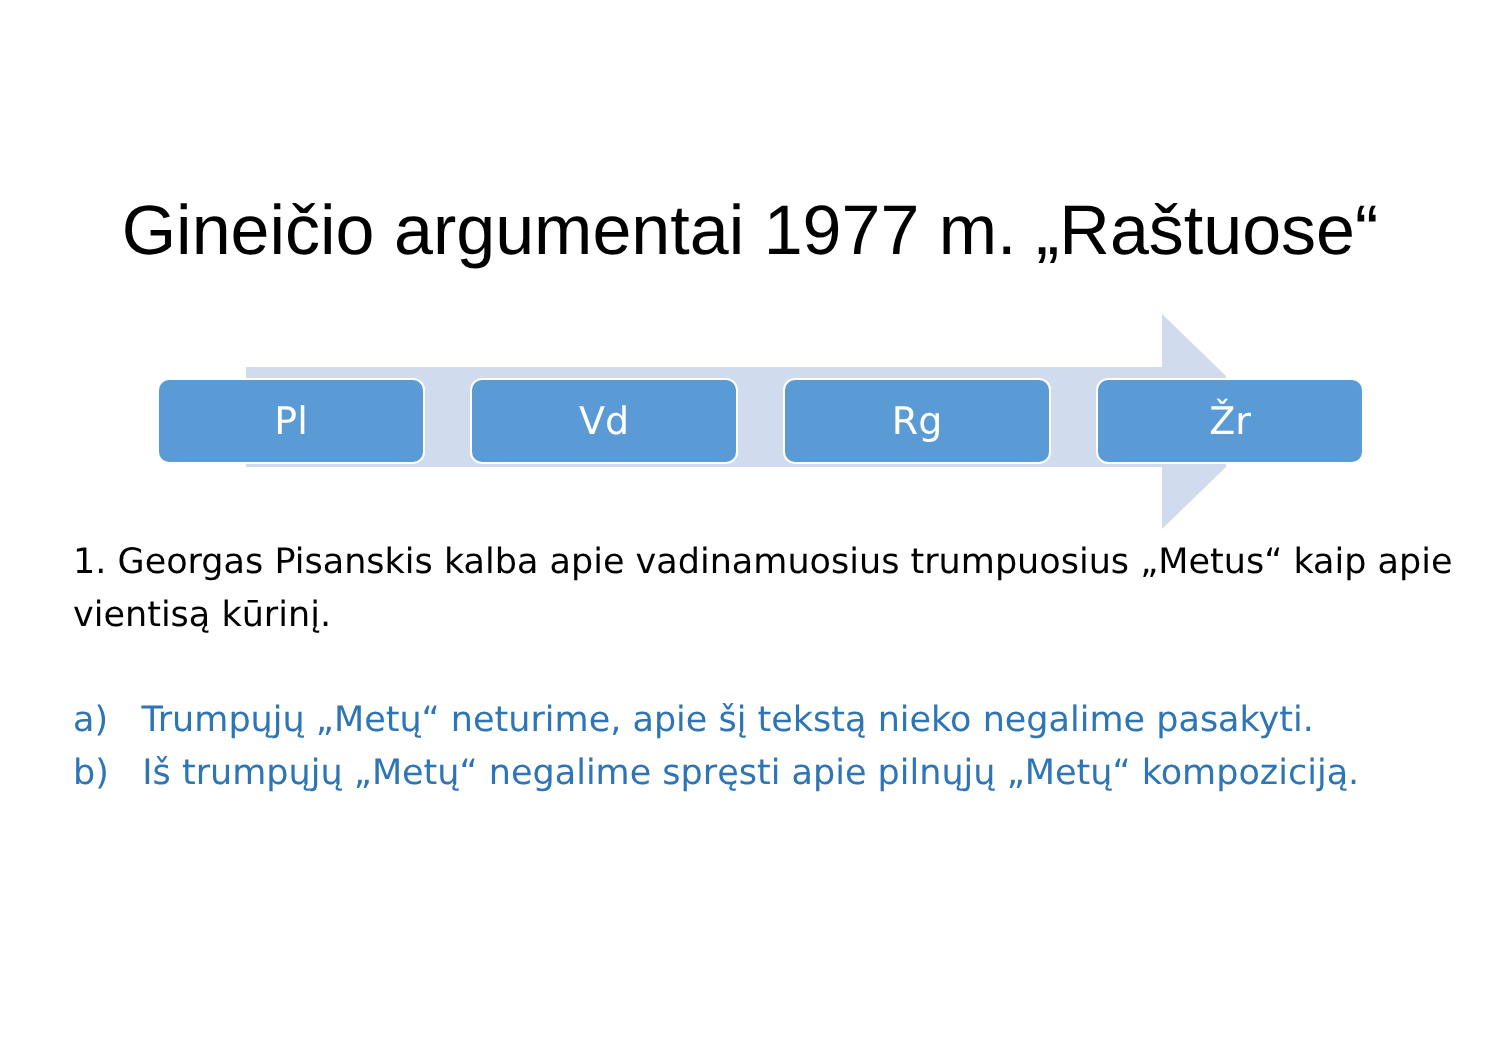Gineičio argumentai 1977 m. „Raštuose“
Pl Vd Rg Žr
1. Georgas Pisanskis kalba apie vadinamuosius trumpuosius „Metus“ kaip apie vientisą kūrinį.
a) Trumpųjų „Metų“ neturime, apie šį tekstą nieko negalime pasakyti.
b) Iš trumpųjų „Metų“ negalime spręsti apie pilnųjų „Metų“ kompoziciją.